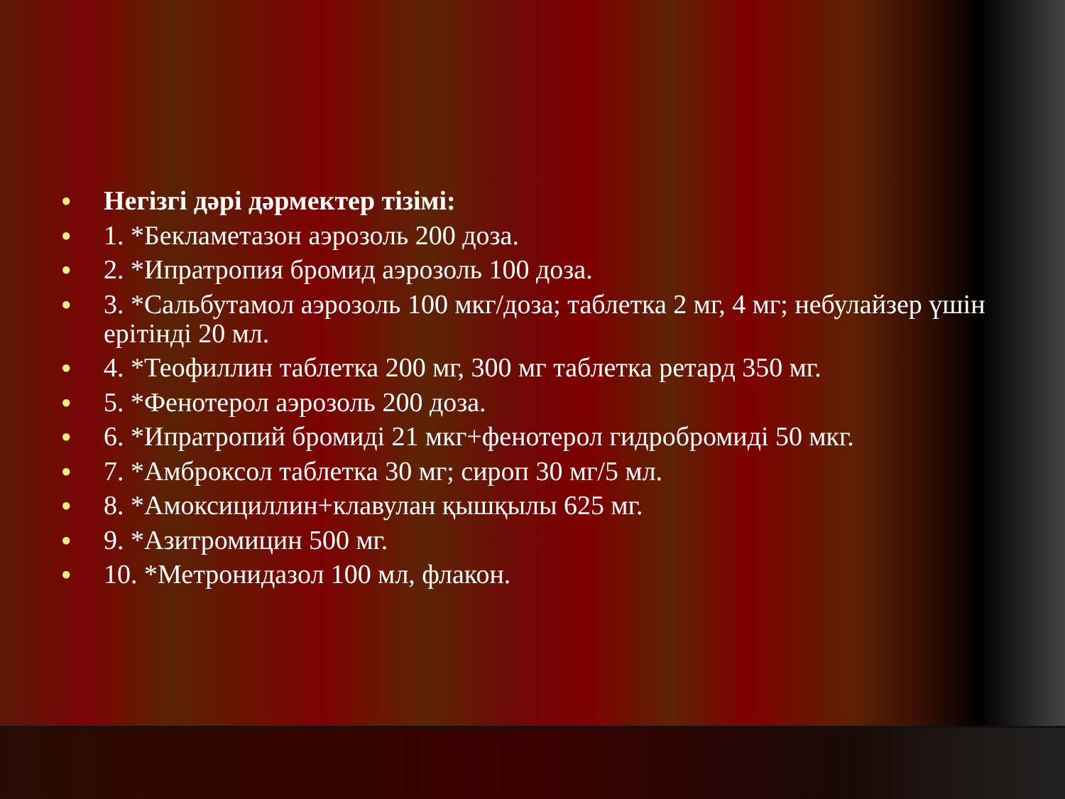● Негізгі дәрі дәрмектер тізімі:
● 1. *Бекламетазон аэрозоль 200 доза.
● 2. *Ипратропия бромид аэрозоль 100 доза.
● 3. *Сальбутамол аэрозоль 100 мкг/доза; таблетка 2 мг, 4 мг; небулайзер үшін ерітінді 20 мл.
● 4. *Теофиллин таблетка 200 мг, 300 мг таблетка ретард 350 мг.
● 5. *Фенотерол аэрозоль 200 доза.
● 6. *Ипратропий бромиді 21 мкг+фенотерол гидробромиді 50 мкг.
● 7. *Амброксол таблетка 30 мг; сироп 30 мг/5 мл.
● 8. *Амоксициллин+клавулан қышқылы 625 мг.
● 9. *Азитромицин 500 мг.
● 10. *Метронидазол 100 мл, флакон.